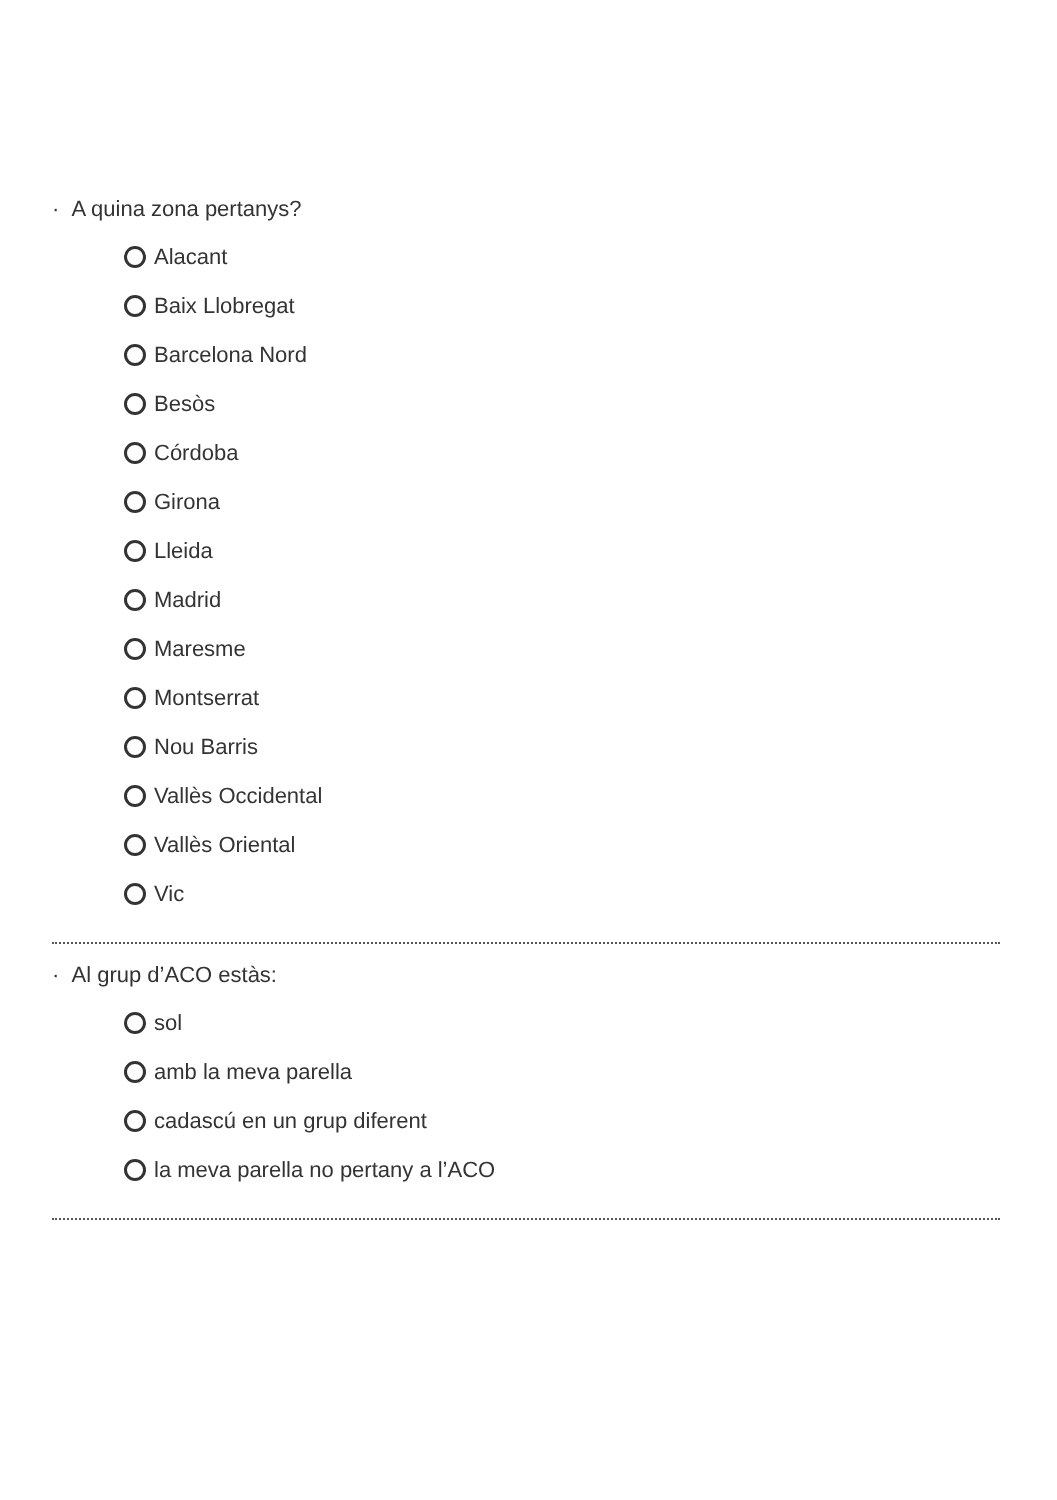· A quina zona pertanys?
Alacant
Baix Llobregat
Barcelona Nord
Besòs
Córdoba
Girona
Lleida
Madrid
Maresme
Montserrat
Nou Barris
Vallès Occidental
Vallès Oriental
Vic
· Al grup d’ACO estàs:
sol
amb la meva parella
cadascú en un grup diferent
la meva parella no pertany a l’ACO